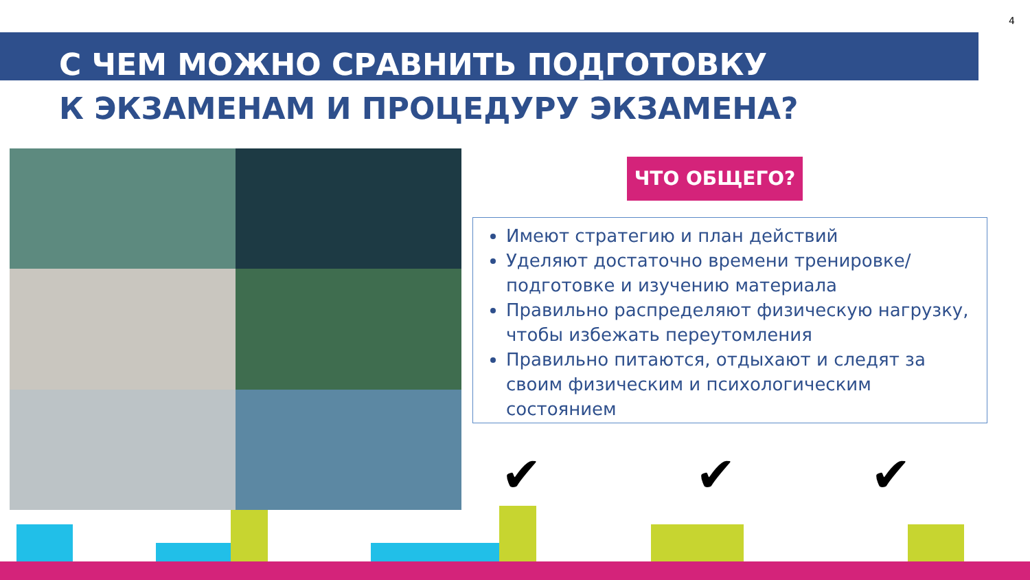4
С ЧЕМ МОЖНО СРАВНИТЬ ПОДГОТОВКУ
К ЭКЗАМЕНАМ И ПРОЦЕДУРУ ЭКЗАМЕНА?
ЧТО ОБЩЕГО?
Имеют стратегию и план действий
Уделяют достаточно времени тренировке/подготовке и изучению материала
Правильно распределяют физическую нагрузку, чтобы избежать переутомления
Правильно питаются, отдыхают и следят за своим физическим и психологическим состоянием
✔ ✔ ✔